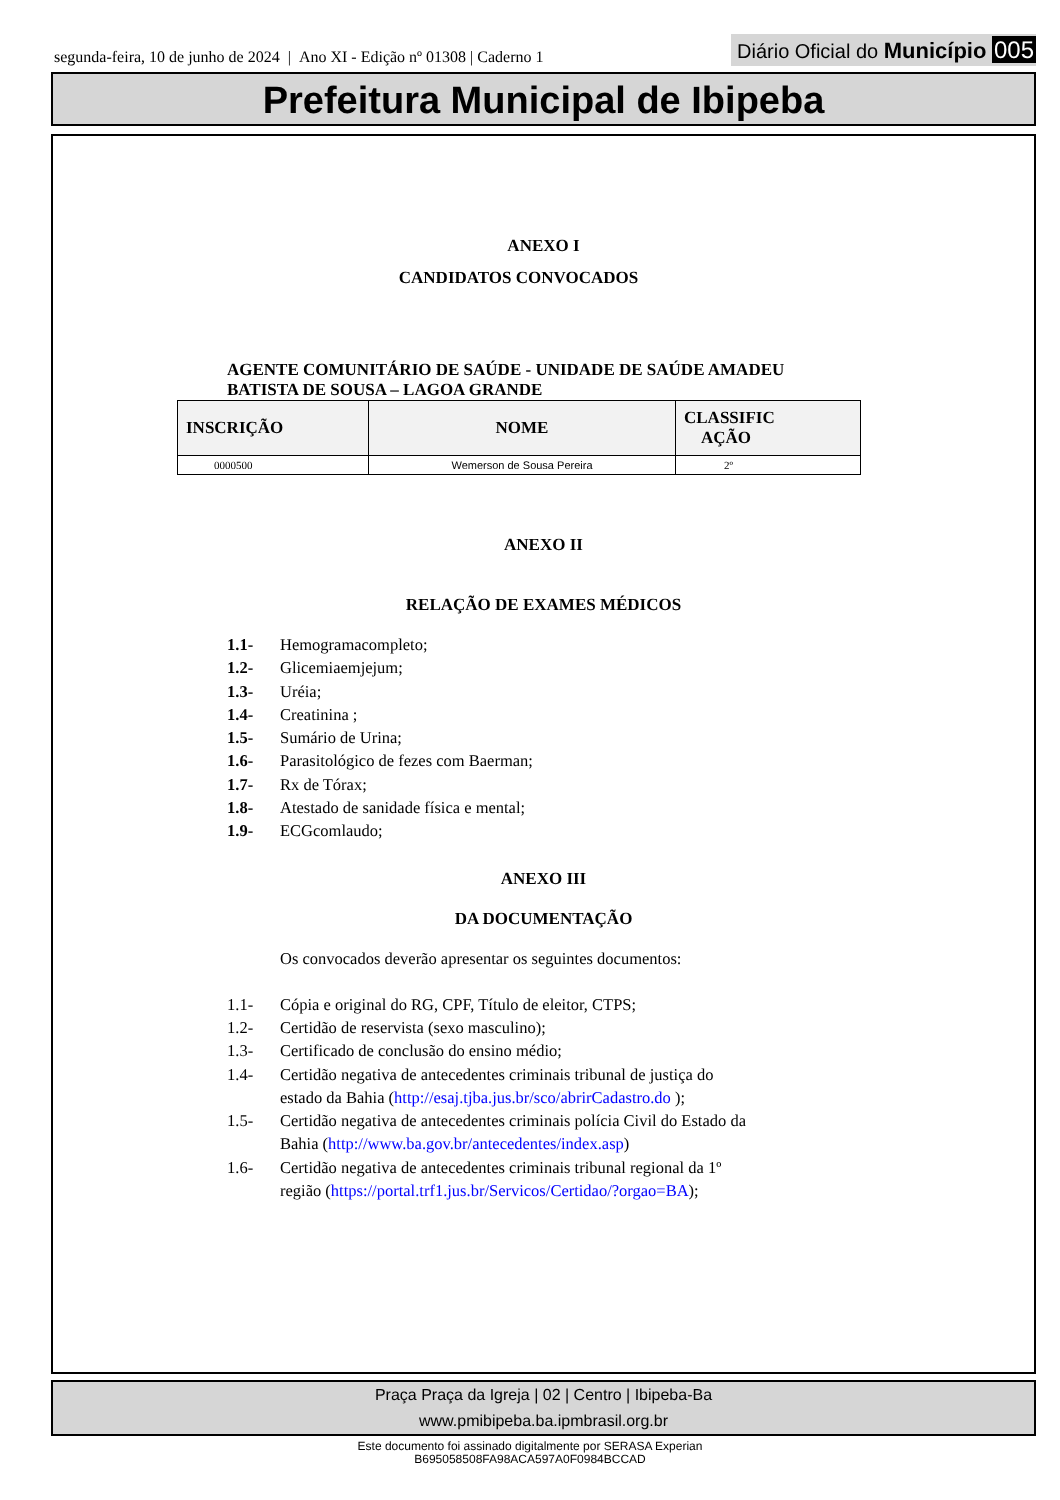segunda-feira, 10 de junho de 2024 | Ano XI - Edição nº 01308 | Caderno 1
Diário Oficial do Município 005
Prefeitura Municipal de Ibipeba
ANEXO I
CANDIDATOS CONVOCADOS
AGENTE COMUNITÁRIO DE SAÚDE - UNIDADE DE SAÚDE AMADEU
BATISTA DE SOUSA – LAGOA GRANDE
| INSCRIÇÃO | NOME | CLASSIFIC AÇÃO |
| --- | --- | --- |
| 0000500 | Wemerson de Sousa Pereira | 2º |
ANEXO II
RELAÇÃO DE EXAMES MÉDICOS
1.1- Hemogramacompleto;
1.2- Glicemiaemjejum;
1.3- Uréia;
1.4- Creatinina ;
1.5- Sumário de Urina;
1.6- Parasitológico de fezes com Baerman;
1.7- Rx de Tórax;
1.8- Atestado de sanidade física e mental;
1.9- ECGcomlaudo;
ANEXO III
DA DOCUMENTAÇÃO
Os convocados deverão apresentar os seguintes documentos:
1.1- Cópia e original do RG, CPF, Título de eleitor, CTPS;
1.2- Certidão de reservista (sexo masculino);
1.3- Certificado de conclusão do ensino médio;
1.4- Certidão negativa de antecedentes criminais tribunal de justiça do
estado da Bahia (http://esaj.tjba.jus.br/sco/abrirCadastro.do );
1.5- Certidão negativa de antecedentes criminais polícia Civil do Estado da
Bahia (http://www.ba.gov.br/antecedentes/index.asp)
1.6- Certidão negativa de antecedentes criminais tribunal regional da 1º
região (https://portal.trf1.jus.br/Servicos/Certidao/?orgao=BA);
Praça Praça da Igreja | 02 | Centro | Ibipeba-Ba
www.pmibipeba.ba.ipmbrasil.org.br
Este documento foi assinado digitalmente por SERASA Experian
B695058508FA98ACA597A0F0984BCCAD